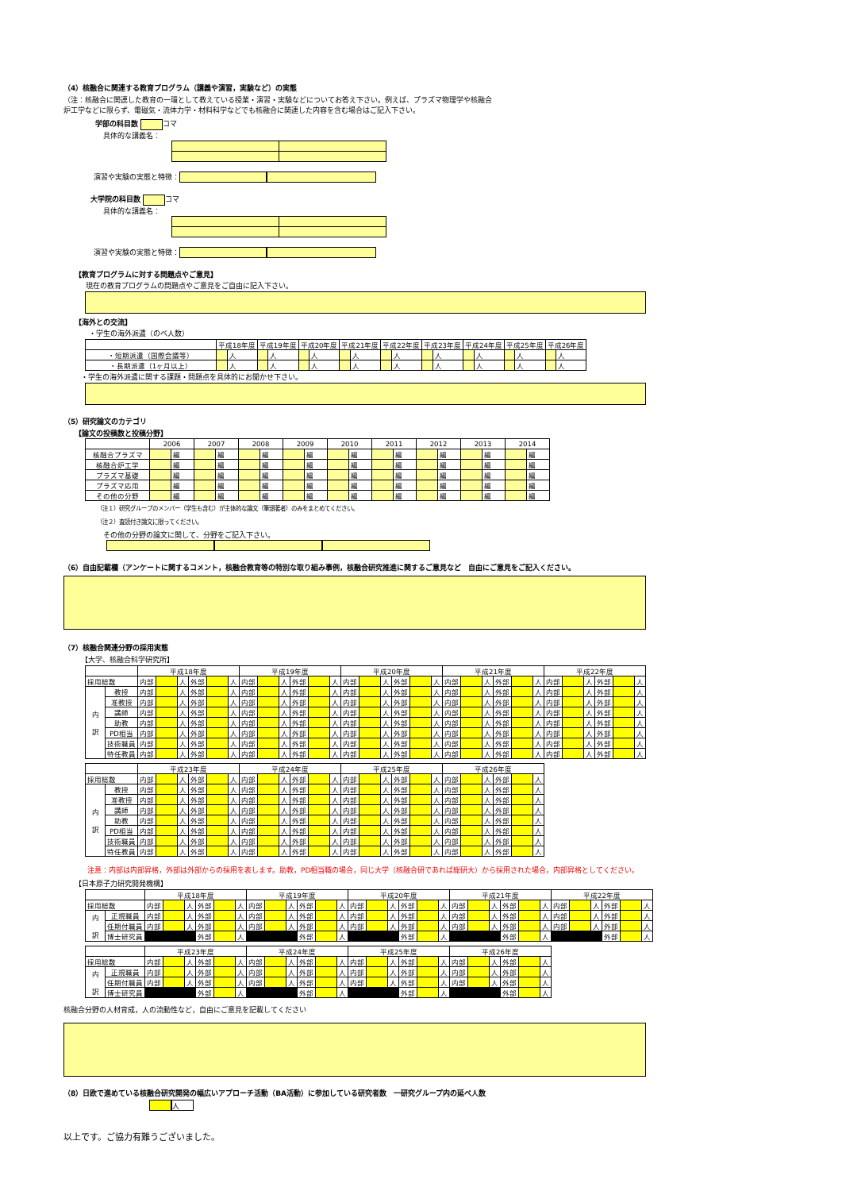（4）核融合に関連する教育プログラム（講義や演習，実験など）の実態
（注：核融合に関連した教育の一環として教えている授業・演習・実験などについてお答え下さい。例えば、プラズマ物理学や核融合
炉工学などに限らず、電磁気・流体力学・材料科学などでも核融合に関連した内容を含む場合はご記入下さい。
学部の科目数 コマ
具体的な講義名：
演習や実験の実態と特徴：
大学院の科目数 コマ
具体的な講義名：
演習や実験の実態と特徴：
【教育プログラムに対する問題点やご意見】
現在の教育プログラムの問題点やご意見をご自由に記入下さい。
【海外との交流】
・学生の海外派遣（のべ人数）
| | 平成18年度 | | 平成19年度 | | 平成20年度 | | 平成21年度 | | 平成22年度 | | 平成23年度 | | 平成24年度 | | 平成25年度 | | 平成26年度 | |
| ・短期派遣（国際会議等） | | 人 | | 人 | | 人 | | 人 | | 人 | | 人 | | 人 | | 人 | | 人 |
| ・長期派遣（1ヶ月以上） | | 人 | | 人 | | 人 | | 人 | | 人 | | 人 | | 人 | | 人 | | 人 |
・学生の海外派遣に関する課題・問題点を具体的にお聞かせ下さい。
（5）研究論文のカテゴリ
【論文の投稿数と投稿分野】
| | 2006 | | 2007 | | 2008 | | 2009 | | 2010 | | 2011 | | 2012 | | 2013 | | 2014 | |
| 核融合プラズマ | | 編 | | 編 | | 編 | | 編 | | 編 | | 編 | | 編 | | 編 | | 編 |
| 核融合炉工学 | | 編 | | 編 | | 編 | | 編 | | 編 | | 編 | | 編 | | 編 | | 編 |
| プラズマ基礎 | | 編 | | 編 | | 編 | | 編 | | 編 | | 編 | | 編 | | 編 | | 編 |
| プラズマ応用 | | 編 | | 編 | | 編 | | 編 | | 編 | | 編 | | 編 | | 編 | | 編 |
| その他の分野 | | 編 | | 編 | | 編 | | 編 | | 編 | | 編 | | 編 | | 編 | | 編 |
（注１）研究グループのメンバー（学生も含む）が主体的な論文（筆頭著者）のみをまとめてください。
（注２）査読付き論文に限ってください。
その他の分野の論文に関して、分野をご記入下さい。
（6）自由記載欄（アンケートに関するコメント，核融合教育等の特別な取り組み事例，核融合研究推進に関するご意見など　自由にご意見をご記入ください。
（7）核融合関連分野の採用実態
【大学、核融合科学研究所】
| | | 平成18年度 | | | | | | 平成19年度 | | | | | | 平成20年度 | | | | | | 平成21年度 | | | | | | 平成22年度 | | | | | |
| 採用総数 | | 内部 | | 人 | 外部 | | 人 | 内部 | | 人 | 外部 | | 人 | 内部 | | 人 | 外部 | | 人 | 内部 | | 人 | 外部 | | 人 | 内部 | | 人 | 外部 | | 人 |
| 内 訳 | 教授 | 内部 | | 人 | 外部 | | 人 | 内部 | | 人 | 外部 | | 人 | 内部 | | 人 | 外部 | | 人 | 内部 | | 人 | 外部 | | 人 | 内部 | | 人 | 外部 | | 人 |
| | 准教授 | 内部 | | 人 | 外部 | | 人 | 内部 | | 人 | 外部 | | 人 | 内部 | | 人 | 外部 | | 人 | 内部 | | 人 | 外部 | | 人 | 内部 | | 人 | 外部 | | 人 |
| | 講師 | 内部 | | 人 | 外部 | | 人 | 内部 | | 人 | 外部 | | 人 | 内部 | | 人 | 外部 | | 人 | 内部 | | 人 | 外部 | | 人 | 内部 | | 人 | 外部 | | 人 |
| | 助教 | 内部 | | 人 | 外部 | | 人 | 内部 | | 人 | 外部 | | 人 | 内部 | | 人 | 外部 | | 人 | 内部 | | 人 | 外部 | | 人 | 内部 | | 人 | 外部 | | 人 |
| | PD相当 | 内部 | | 人 | 外部 | | 人 | 内部 | | 人 | 外部 | | 人 | 内部 | | 人 | 外部 | | 人 | 内部 | | 人 | 外部 | | 人 | 内部 | | 人 | 外部 | | 人 |
| | 技術職員 | 内部 | | 人 | 外部 | | 人 | 内部 | | 人 | 外部 | | 人 | 内部 | | 人 | 外部 | | 人 | 内部 | | 人 | 外部 | | 人 | 内部 | | 人 | 外部 | | 人 |
| | 特任教員 | 内部 | | 人 | 外部 | | 人 | 内部 | | 人 | 外部 | | 人 | 内部 | | 人 | 外部 | | 人 | 内部 | | 人 | 外部 | | 人 | 内部 | | 人 | 外部 | | 人 |
| | | 平成23年度 | | | | | | 平成24年度 | | | | | | 平成25年度 | | | | | | 平成26年度 | | | | | |
| 採用総数 | | 内部 | | 人 | 外部 | | 人 | 内部 | | 人 | 外部 | | 人 | 内部 | | 人 | 外部 | | 人 | 内部 | | 人 | 外部 | | 人 |
| 内 訳 | 教授 | 内部 | | 人 | 外部 | | 人 | 内部 | | 人 | 外部 | | 人 | 内部 | | 人 | 外部 | | 人 | 内部 | | 人 | 外部 | | 人 |
| | 准教授 | 内部 | | 人 | 外部 | | 人 | 内部 | | 人 | 外部 | | 人 | 内部 | | 人 | 外部 | | 人 | 内部 | | 人 | 外部 | | 人 |
| | 講師 | 内部 | | 人 | 外部 | | 人 | 内部 | | 人 | 外部 | | 人 | 内部 | | 人 | 外部 | | 人 | 内部 | | 人 | 外部 | | 人 |
| | 助教 | 内部 | | 人 | 外部 | | 人 | 内部 | | 人 | 外部 | | 人 | 内部 | | 人 | 外部 | | 人 | 内部 | | 人 | 外部 | | 人 |
| | PD相当 | 内部 | | 人 | 外部 | | 人 | 内部 | | 人 | 外部 | | 人 | 内部 | | 人 | 外部 | | 人 | 内部 | | 人 | 外部 | | 人 |
| | 技術職員 | 内部 | | 人 | 外部 | | 人 | 内部 | | 人 | 外部 | | 人 | 内部 | | 人 | 外部 | | 人 | 内部 | | 人 | 外部 | | 人 |
| | 特任教員 | 内部 | | 人 | 外部 | | 人 | 内部 | | 人 | 外部 | | 人 | 内部 | | 人 | 外部 | | 人 | 内部 | | 人 | 外部 | | 人 |
注意：内部は内部昇格，外部は外部からの採用を表します。助教，PD相当職の場合，同じ大学（核融合研であれば総研大）から採用された場合，内部昇格としてください。
【日本原子力研究開発機構】
| | | 平成18年度 | | | | | | 平成19年度 | | | | | | 平成20年度 | | | | | | 平成21年度 | | | | | | 平成22年度 | | | | | |
| 採用総数 | | 内部 | | 人 | 外部 | | 人 | 内部 | | 人 | 外部 | | 人 | 内部 | | 人 | 外部 | | 人 | 内部 | | 人 | 外部 | | 人 | 内部 | | 人 | 外部 | | 人 |
| 内 訳 | 正規職員 | 内部 | | 人 | 外部 | | 人 | 内部 | | 人 | 外部 | | 人 | 内部 | | 人 | 外部 | | 人 | 内部 | | 人 | 外部 | | 人 | 内部 | | 人 | 外部 | | 人 |
| | 任期付職員 | 内部 | | 人 | 外部 | | 人 | 内部 | | 人 | 外部 | | 人 | 内部 | | 人 | 外部 | | 人 | 内部 | | 人 | 外部 | | 人 | 内部 | | 人 | 外部 | | 人 |
| | 博士研究員 | | | | 外部 | | 人 | | | | 外部 | | 人 | | | | 外部 | | 人 | | | | 外部 | | 人 | | | | 外部 | | 人 |
| | | 平成23年度 | | | | | | 平成24年度 | | | | | | 平成25年度 | | | | | | 平成26年度 | | | | | |
| 採用総数 | | 内部 | | 人 | 外部 | | 人 | 内部 | | 人 | 外部 | | 人 | 内部 | | 人 | 外部 | | 人 | 内部 | | 人 | 外部 | | 人 |
| 内 訳 | 正規職員 | 内部 | | 人 | 外部 | | 人 | 内部 | | 人 | 外部 | | 人 | 内部 | | 人 | 外部 | | 人 | 内部 | | 人 | 外部 | | 人 |
| | 任期付職員 | 内部 | | 人 | 外部 | | 人 | 内部 | | 人 | 外部 | | 人 | 内部 | | 人 | 外部 | | 人 | 内部 | | 人 | 外部 | | 人 |
| | 博士研究員 | | | | 外部 | | 人 | | | | 外部 | | 人 | | | | 外部 | | 人 | | | | 外部 | | 人 |
核融合分野の人材育成，人の流動性など，自由にご意見を記載してください
（8）日欧で進めている核融合研究開発の幅広いアプローチ活動（BA活動）に参加している研究者数　一研究グループ内の延べ人数
人
以上です。ご協力有難うございました。